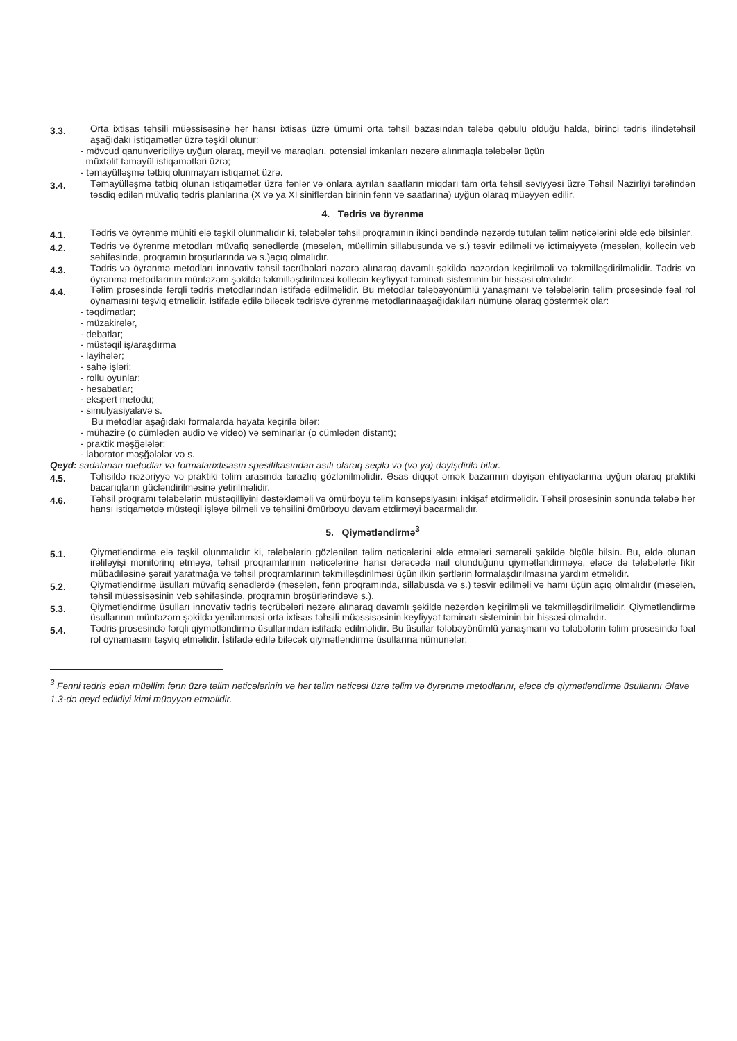3.3.
Orta ixtisas təhsili müəssisəsinə hər hansı ixtisas üzrə ümumi orta təhsil bazasından tələbə qəbulu olduğu halda, birinci tədris ilindətəhsil aşağıdakı istiqamətlər üzrə təşkil olunur:
- mövcud qanunvericiliyə uyğun olaraq, meyil və maraqları, potensial imkanları nəzərə alınmaqla tələbələr üçün
müxtəlif təmayül istiqamətləri üzrə;
- təmayülləşmə tətbiq olunmayan istiqamət üzrə.
3.4.
Təmayülləşmə tətbiq olunan istiqamətlər üzrə fənlər və onlara ayrılan saatların miqdarı tam orta təhsil səviyyəsi üzrə Təhsil Nazirliyi tərəfindən təsdiq edilən müvafiq tədris planlarına (X və ya XI siniflərdən birinin fənn və saatlarına) uyğun olaraq müəyyən edilir.
4. Tədris və öyrənmə
4.1.
Tədris və öyrənmə mühiti elə təşkil olunmalıdır ki, tələbələr təhsil proqramının ikinci bəndində nəzərdə tutulan təlim nəticələrini əldə edə bilsinlər.
4.2.
Tədris və öyrənmə metodları müvafiq sənədlərdə (məsələn, müəllimin sillabusunda və s.) təsvir edilməli və ictimaiyyətə (məsələn, kollecin veb səhifəsində, proqramın broşurlarında və s.)açıq olmalıdır.
4.3.
Tədris və öyrənmə metodları innovativ təhsil təcrübələri nəzərə alınaraq davamlı şəkildə nəzərdən keçirilməli və təkmilləşdirilməlidir. Tədris və öyrənmə metodlarının müntəzəm şəkildə təkmilləşdirilməsi kollecin keyfiyyət təminatı sisteminin bir hissəsi olmalıdır.
4.4.
Təlim prosesində fərqli tədris metodlarından istifadə edilməlidir. Bu metodlar tələbəyönümlü yanaşmanı və tələbələrin təlim prosesində fəal rol oynamasını təşviq etməlidir. İstifadə edilə biləcək tədrisvə öyrənmə metodlarınaaşağıdakıları nümunə olaraq göstərmək olar:
- təqdimatlar;
- müzakirələr,
- debatlar;
- müstəqil iş/araşdırma
- layihələr;
- sahə işləri;
- rollu oyunlar;
- hesabatlar;
- ekspert metodu;
- simulyasiyalavə s.
Bu metodlar aşağıdakı formalarda həyata keçirilə bilər:
- mühazirə (o cümlədən audio və video) və seminarlar (o cümlədən distant);
- praktik məşğələlər;
- laborator məşğələlər və s.
Qeyd: sadalanan metodlar və formalarixtisasın spesifikasından asılı olaraq seçilə və (və ya) dəyişdirilə bilər.
4.5.
Təhsildə nəzəriyyə və praktiki təlim arasında tarazlıq gözlənilməlidir. Əsas diqqət əmək bazarının dəyişən ehtiyaclarına uyğun olaraq praktiki bacarıqların gücləndirilməsinə yetirilməlidir.
4.6.
Təhsil proqramı tələbələrin müstəqilliyini dəstəkləməli və ömürboyu təlim konsepsiyasını inkişaf etdirməlidir. Təhsil prosesinin sonunda tələbə hər hansı istiqamətdə müstəqil işləyə bilməli və təhsilini ömürboyu davam etdirməyi bacarmalıdır.
5. Qiymətləndirmə<sup>3</sup>
5.1.
Qiymətləndirmə elə təşkil olunmalıdır ki, tələbələrin gözlənilən təlim nəticələrini əldə etmələri səmərəli şəkildə ölçülə bilsin. Bu, əldə olunan irəliləyişi monitorinq etməyə, təhsil proqramlarının nəticələrinə hansı dərəcədə nail olunduğunu qiymətləndirməyə, eləcə də tələbələrlə fikir mübadiləsinə şərait yaratmağa və təhsil proqramlarının təkmilləşdirilməsi üçün ilkin şərtlərin formalaşdırılmasına yardım etməlidir.
5.2.
Qiymətləndirmə üsulları müvafiq sənədlərdə (məsələn, fənn proqramında, sillabusda və s.) təsvir edilməli və hamı üçün açıq olmalıdır (məsələn, təhsil müəssisəsinin veb səhifəsində, proqramın broşürlərindəvə s.).
5.3.
Qiymətləndirmə üsulları innovativ tədris təcrübələri nəzərə alınaraq davamlı şəkildə nəzərdən keçirilməli və təkmilləşdirilməlidir. Qiymətləndirmə üsullarının müntəzəm şəkildə yenilənməsi orta ixtisas təhsili müəssisəsinin keyfiyyət təminatı sisteminin bir hissəsi olmalıdır.
5.4.
Tədris prosesində fərqli qiymətləndirmə üsullarından istifadə edilməlidir. Bu üsullar tələbəyönümlü yanaşmanı və tələbələrin təlim prosesində fəal rol oynamasını təşviq etməlidir. İstifadə edilə biləcək qiymətləndirmə üsullarına nümunələr:
<sup>3</sup> Fənni tədris edən müəllim fənn üzrə təlim nəticələrinin və hər təlim nəticəsi üzrə təlim və öyrənmə metodlarını, eləcə də qiymətləndirmə üsullarını Əlavə 1.3-də qeyd edildiyi kimi müəyyən etməlidir.